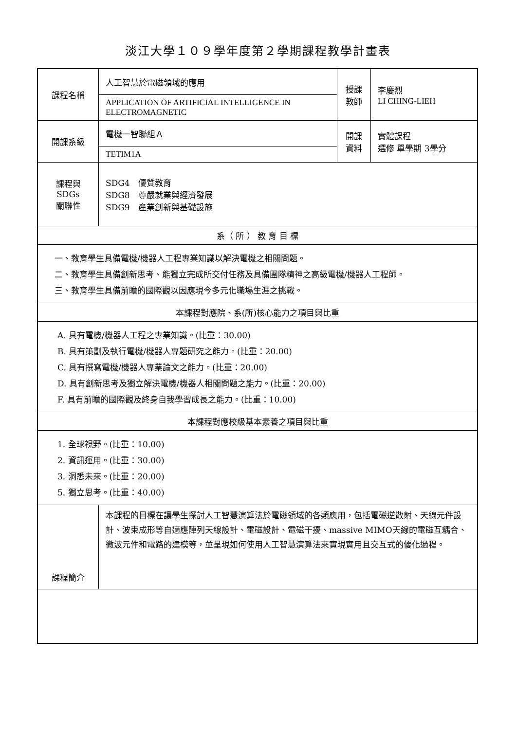淡江大學１０９學年度第２學期課程教學計畫表
| 課程名稱 | 人工智慧於電磁領域的應用 | 授課 教師 | 李慶烈 LI CHING-LIEH |
| | APPLICATION OF ARTIFICIAL INTELLIGENCE IN ELECTROMAGNETIC | | |
| 開課系級 | 電機一智聯組Ａ | 開課 資料 | 實體課程 選修 單學期 3學分 |
| | TETIM1A | | |
| 課程與SDGs 關聯性 | SDG4 優質教育 SDG8 尊嚴就業與經濟發展 SDG9 產業創新與基礎設施 | | |
| 系（ 所 ） 教 育 目 標 | | | |
| 一、教育學生具備電機/機器人工程專業知識以解決電機之相關問題。 二、教育學生具備創新思考、能獨立完成所交付任務及具備團隊精神之高級電機/機器人工程師。 三、教育學生具備前瞻的國際觀以因應現今多元化職場生涯之挑戰。 | | | |
| 本課程對應院、系(所)核心能力之項目與比重 | | | |
| A. 具有電機/機器人工程之專業知識。(比重：30.00) B. 具有策劃及執行電機/機器人專題研究之能力。(比重：20.00) C. 具有撰寫電機/機器人專業論文之能力。(比重：20.00) D. 具有創新思考及獨立解決電機/機器人相關問題之能力。(比重：20.00) F. 具有前瞻的國際觀及終身自我學習成長之能力。(比重：10.00) | | | |
| 本課程對應校級基本素養之項目與比重 | | | |
| 1. 全球視野。(比重：10.00) 2. 資訊運用。(比重：30.00) 3. 洞悉未來。(比重：20.00) 5. 獨立思考。(比重：40.00) | | | |
| 課程簡介 | 本課程的目標在讓學生探討人工智慧演算法於電磁領域的各類應用，包括電磁逆散射、天線元件設計、波束成形等自適應陣列天線設計、電磁設計、電磁干擾、massive MIMO天線的電磁互耦合、微波元件和電路的建模等，並呈現如何使用人工智慧演算法來實現實用且交互式的優化過程。 | | |